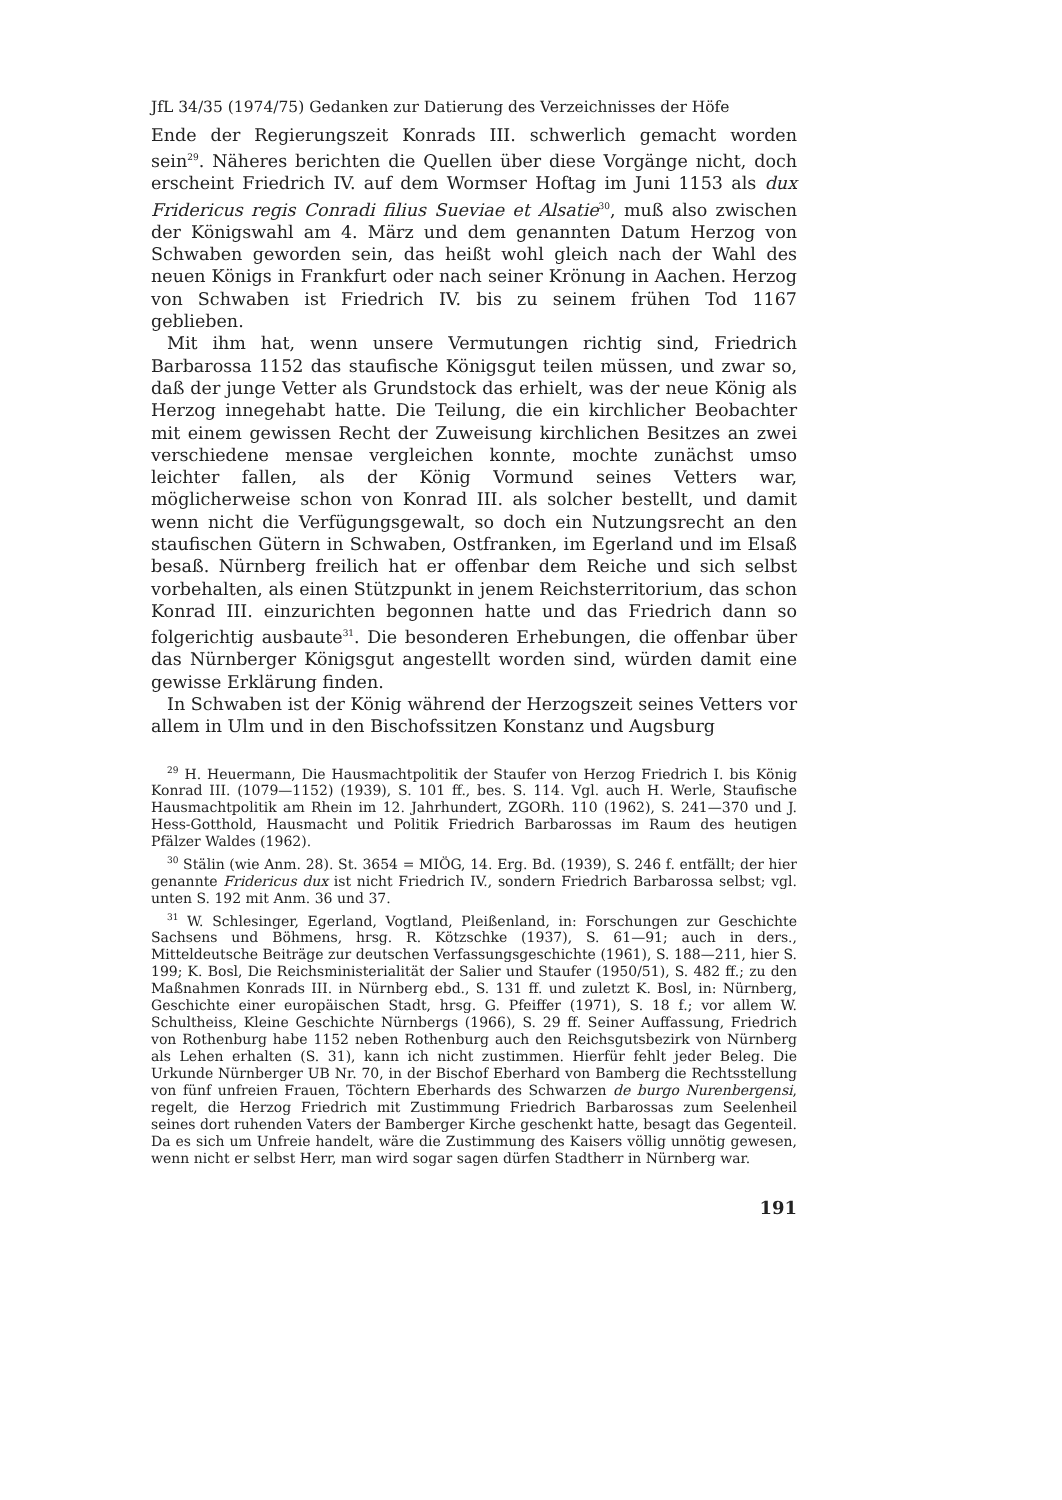JfL 34/35 (1974/75) Gedanken zur Datierung des Verzeichnisses der Höfe
Ende der Regierungszeit Konrads III. schwerlich gemacht worden sein<sup>29</sup>. Näheres berichten die Quellen über diese Vorgänge nicht, doch erscheint Friedrich IV. auf dem Wormser Hoftag im Juni 1153 als dux Fridericus regis Conradi filius Sueviae et Alsatie<sup>30</sup>, muß also zwischen der Königswahl am 4. März und dem genannten Datum Herzog von Schwaben geworden sein, das heißt wohl gleich nach der Wahl des neuen Königs in Frankfurt oder nach seiner Krönung in Aachen. Herzog von Schwaben ist Friedrich IV. bis zu seinem frühen Tod 1167 geblieben.
Mit ihm hat, wenn unsere Vermutungen richtig sind, Friedrich Barbarossa 1152 das staufische Königsgut teilen müssen, und zwar so, daß der junge Vetter als Grundstock das erhielt, was der neue König als Herzog innegehabt hatte. Die Teilung, die ein kirchlicher Beobachter mit einem gewissen Recht der Zuweisung kirchlichen Besitzes an zwei verschiedene mensae vergleichen konnte, mochte zunächst umso leichter fallen, als der König Vormund seines Vetters war, möglicherweise schon von Konrad III. als solcher bestellt, und damit wenn nicht die Verfügungsgewalt, so doch ein Nutzungsrecht an den staufischen Gütern in Schwaben, Ostfranken, im Egerland und im Elsaß besaß. Nürnberg freilich hat er offenbar dem Reiche und sich selbst vorbehalten, als einen Stützpunkt in jenem Reichsterritorium, das schon Konrad III. einzurichten begonnen hatte und das Friedrich dann so folgerichtig ausbaute<sup>31</sup>. Die besonderen Erhebungen, die offenbar über das Nürnberger Königsgut angestellt worden sind, würden damit eine gewisse Erklärung finden.
In Schwaben ist der König während der Herzogszeit seines Vetters vor allem in Ulm und in den Bischofssitzen Konstanz und Augsburg
<sup>29</sup> H. Heuermann, Die Hausmachtpolitik der Staufer von Herzog Friedrich I. bis König Konrad III. (1079—1152) (1939), S. 101 ff., bes. S. 114. Vgl. auch H. Werle, Staufische Hausmachtpolitik am Rhein im 12. Jahrhundert, ZGORh. 110 (1962), S. 241—370 und J. Hess-Gotthold, Hausmacht und Politik Friedrich Barbarossas im Raum des heutigen Pfälzer Waldes (1962).
<sup>30</sup> Stälin (wie Anm. 28). St. 3654 = MIÖG, 14. Erg. Bd. (1939), S. 246 f. entfällt; der hier genannte Fridericus dux ist nicht Friedrich IV., sondern Friedrich Barbarossa selbst; vgl. unten S. 192 mit Anm. 36 und 37.
<sup>31</sup> W. Schlesinger, Egerland, Vogtland, Pleißenland, in: Forschungen zur Geschichte Sachsens und Böhmens, hrsg. R. Kötzschke (1937), S. 61—91; auch in ders., Mitteldeutsche Beiträge zur deutschen Verfassungsgeschichte (1961), S. 188—211, hier S. 199; K. Bosl, Die Reichsministerialität der Salier und Staufer (1950/51), S. 482 ff.; zu den Maßnahmen Konrads III. in Nürnberg ebd., S. 131 ff. und zuletzt K. Bosl, in: Nürnberg, Geschichte einer europäischen Stadt, hrsg. G. Pfeiffer (1971), S. 18 f.; vor allem W. Schultheiss, Kleine Geschichte Nürnbergs (1966), S. 29 ff. Seiner Auffassung, Friedrich von Rothenburg habe 1152 neben Rothenburg auch den Reichsgutsbezirk von Nürnberg als Lehen erhalten (S. 31), kann ich nicht zustimmen. Hierfür fehlt jeder Beleg. Die Urkunde Nürnberger UB Nr. 70, in der Bischof Eberhard von Bamberg die Rechtsstellung von fünf unfreien Frauen, Töchtern Eberhards des Schwarzen de burgo Nurenbergensi, regelt, die Herzog Friedrich mit Zustimmung Friedrich Barbarossas zum Seelenheil seines dort ruhenden Vaters der Bamberger Kirche geschenkt hatte, besagt das Gegenteil. Da es sich um Unfreie handelt, wäre die Zustimmung des Kaisers völlig unnötig gewesen, wenn nicht er selbst Herr, man wird sogar sagen dürfen Stadtherr in Nürnberg war.
191